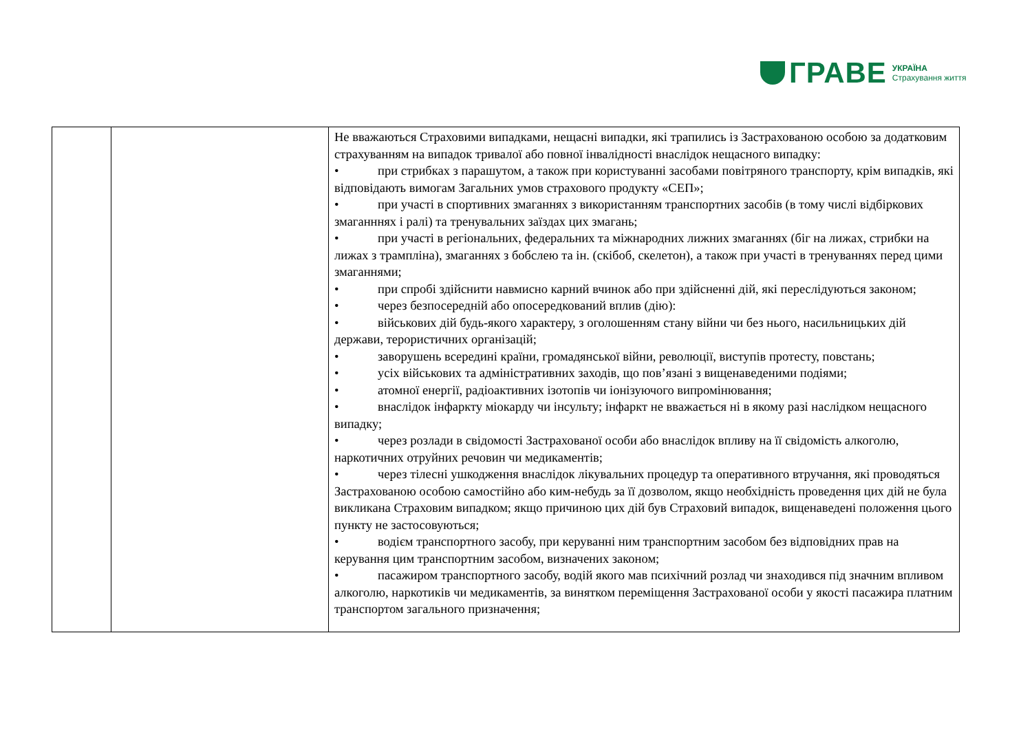ГРАВЕ
УКРАЇНА
Страхування життя
| | | Не вважаються Страховими випадками, нещасні випадки, які трапились із Застрахованою особою за додатковим страхуванням на випадок тривалої або повної інвалідності внаслідок нещасного випадку: • при стрибках з парашутом, а також при користуванні засобами повітряного транспорту, крім випадків, які відповідають вимогам Загальних умов страхового продукту «СЕП»; • при участі в спортивних змаганнях з використанням транспортних засобів (в тому числі відбіркових змаганннях і ралі) та тренувальних заїздах цих змагань; • при участі в регіональних, федеральних та міжнародних лижних змаганнях (біг на лижах, стрибки на лижах з трампліна), змаганнях з бобслею та ін. (скібоб, скелетон), а також при участі в тренуваннях перед цими змаганнями; • при спробі здійснити навмисно карний вчинок або при здійсненні дій, які переслідуються законом; • через безпосередній або опосередкований вплив (дію): • військових дій будь-якого характеру, з оголошенням стану війни чи без нього, насильницьких дій держави, терористичних організацій; • заворушень всередині країни, громадянської війни, революції, виступів протесту, повстань; • усіх військових та адміністративних заходів, що пов’язані з вищенаведеними подіями; • атомної енергії, радіоактивних ізотопів чи іонізуючого випромінювання; • внаслідок інфаркту міокарду чи інсульту; інфаркт не вважається ні в якому разі наслідком нещасного випадку; • через розлади в свідомості Застрахованої особи або внаслідок впливу на її свідомість алкоголю, наркотичних отруйних речовин чи медикаментів; • через тілесні ушкодження внаслідок лікувальних процедур та оперативного втручання, які проводяться Застрахованою особою самостійно або ким-небудь за її дозволом, якщо необхідність проведення цих дій не була викликана Страховим випадком; якщо причиною цих дій був Страховий випадок, вищенаведені положення цього пункту не застосовуються; • водієм транспортного засобу, при керуванні ним транспортним засобом без відповідних прав на керування цим транспортним засобом, визначених законом; • пасажиром транспортного засобу, водій якого мав психічний розлад чи знаходився під значним впливом алкоголю, наркотиків чи медикаментів, за винятком переміщення Застрахованої особи у якості пасажира платним транспортом загального призначення; |